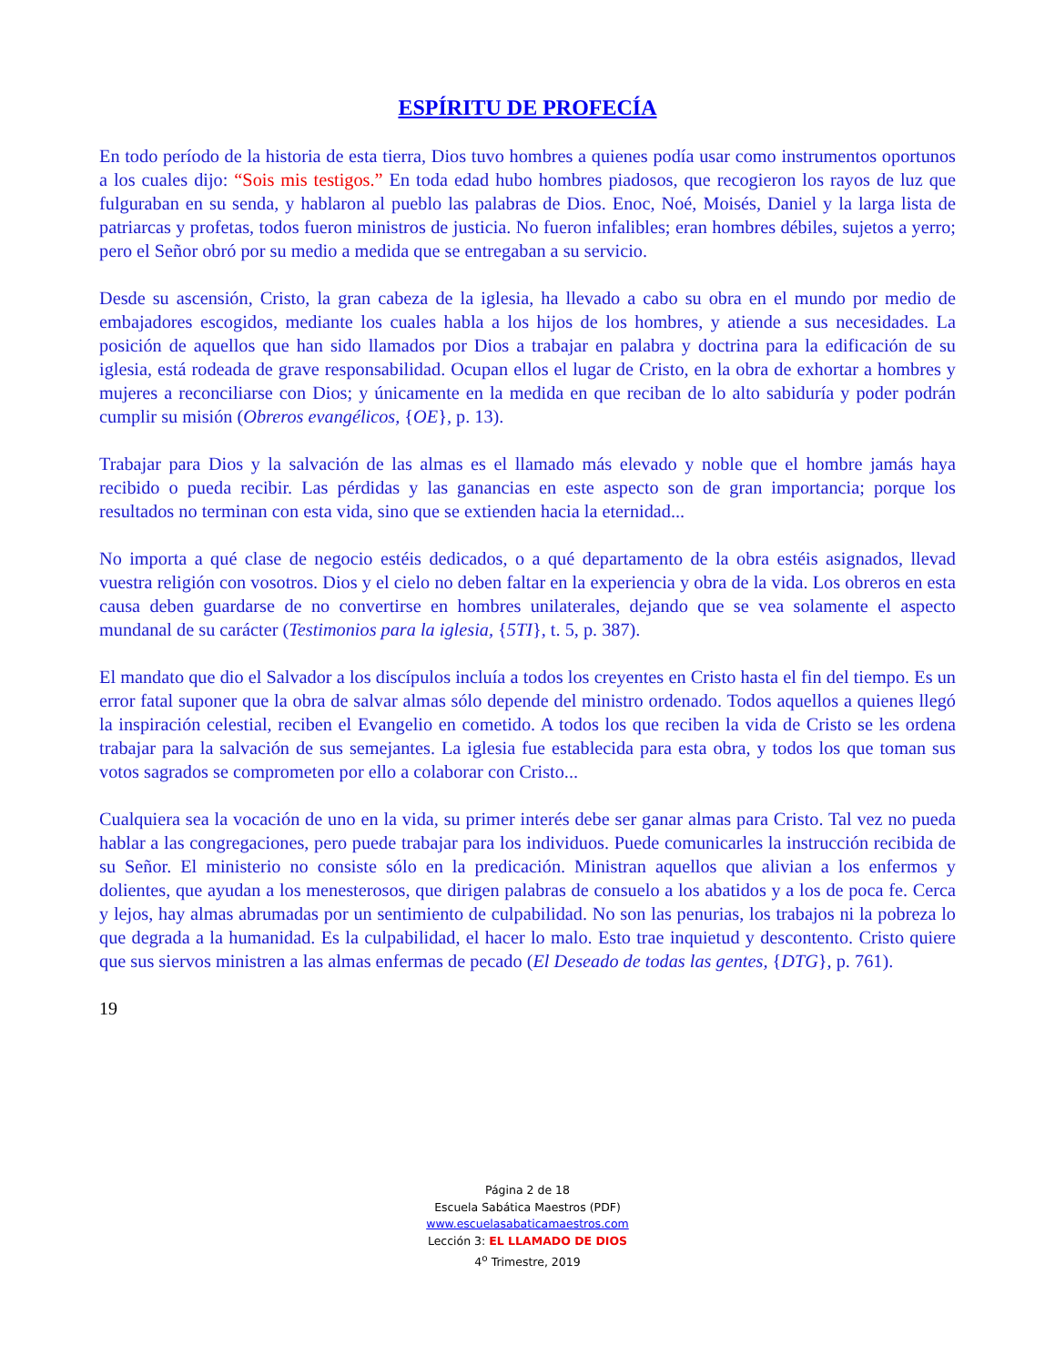ESPÍRITU DE PROFECÍA
En todo período de la historia de esta tierra, Dios tuvo hombres a quienes podía usar como instrumentos oportunos a los cuales dijo: “Sois mis testigos.” En toda edad hubo hombres piadosos, que recogieron los rayos de luz que fulguraban en su senda, y hablaron al pueblo las palabras de Dios. Enoc, Noé, Moisés, Daniel y la larga lista de patriarcas y profetas, todos fueron ministros de justicia. No fueron infalibles; eran hombres débiles, sujetos a yerro; pero el Señor obró por su medio a medida que se entregaban a su servicio.
Desde su ascensión, Cristo, la gran cabeza de la iglesia, ha llevado a cabo su obra en el mundo por medio de embajadores escogidos, mediante los cuales habla a los hijos de los hombres, y atiende a sus necesidades. La posición de aquellos que han sido llamados por Dios a trabajar en palabra y doctrina para la edificación de su iglesia, está rodeada de grave responsabilidad. Ocupan ellos el lugar de Cristo, en la obra de exhortar a hombres y mujeres a reconciliarse con Dios; y únicamente en la medida en que reciban de lo alto sabiduría y poder podrán cumplir su misión (Obreros evangélicos, {OE}, p. 13).
Trabajar para Dios y la salvación de las almas es el llamado más elevado y noble que el hombre jamás haya recibido o pueda recibir. Las pérdidas y las ganancias en este aspecto son de gran importancia; porque los resultados no terminan con esta vida, sino que se extienden hacia la eternidad...
No importa a qué clase de negocio estéis dedicados, o a qué departamento de la obra estéis asignados, llevad vuestra religión con vosotros. Dios y el cielo no deben faltar en la experiencia y obra de la vida. Los obreros en esta causa deben guardarse de no convertirse en hombres unilaterales, dejando que se vea solamente el aspecto mundanal de su carácter (Testimonios para la iglesia, {5TI}, t. 5, p. 387).
El mandato que dio el Salvador a los discípulos incluía a todos los creyentes en Cristo hasta el fin del tiempo. Es un error fatal suponer que la obra de salvar almas sólo depende del ministro ordenado. Todos aquellos a quienes llegó la inspiración celestial, reciben el Evangelio en cometido. A todos los que reciben la vida de Cristo se les ordena trabajar para la salvación de sus semejantes. La iglesia fue establecida para esta obra, y todos los que toman sus votos sagrados se comprometen por ello a colaborar con Cristo...
Cualquiera sea la vocación de uno en la vida, su primer interés debe ser ganar almas para Cristo. Tal vez no pueda hablar a las congregaciones, pero puede trabajar para los individuos. Puede comunicarles la instrucción recibida de su Señor. El ministerio no consiste sólo en la predicación. Ministran aquellos que alivian a los enfermos y dolientes, que ayudan a los menesterosos, que dirigen palabras de consuelo a los abatidos y a los de poca fe. Cerca y lejos, hay almas abrumadas por un sentimiento de culpabilidad. No son las penurias, los trabajos ni la pobreza lo que degrada a la humanidad. Es la culpabilidad, el hacer lo malo. Esto trae inquietud y descontento. Cristo quiere que sus siervos ministren a las almas enfermas de pecado (El Deseado de todas las gentes, {DTG}, p. 761).
19
Página 2 de 18
Escuela Sabática Maestros (PDF)
www.escuelasabaticamaestros.com
Lección 3: EL LLAMADO DE DIOS
4<sup>o</sup> Trimestre, 2019